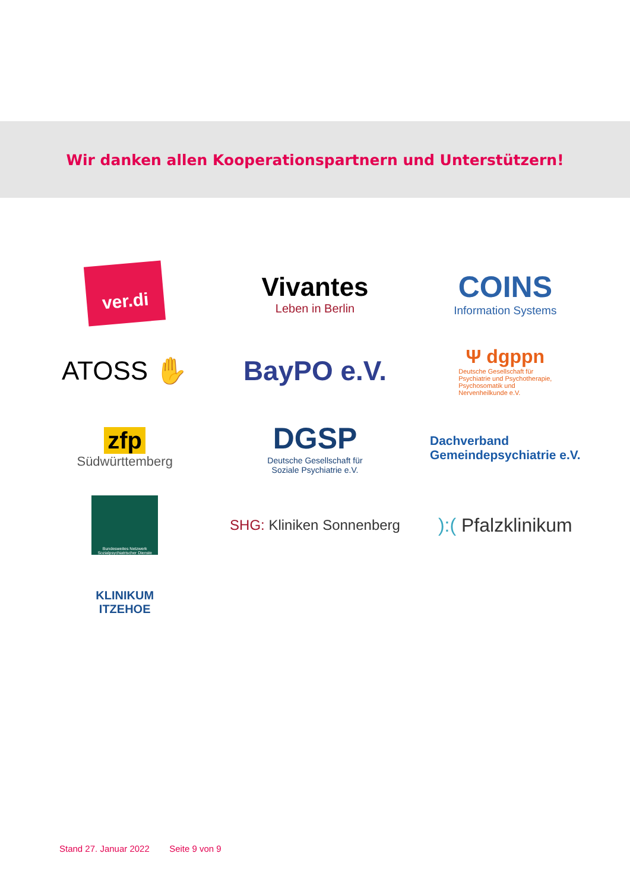Wir danken allen Kooperationspartnern und Unterstützern!
ver.di
Vivantes
Leben in Berlin
COINS
Information Systems
ATOSS ✋
BayPO e.V.
Ψ dgppn
Deutsche Gesellschaft für
Psychiatrie und Psychotherapie,
Psychosomatik und
Nervenheilkunde e.V.
zfp
Südwürttemberg
DGSP
Deutsche Gesellschaft für
Soziale Psychiatrie e.V.
Dachverband
Gemeindepsychiatrie e.V.
Bundesweites Netzwerk Sozialpsychiatrischer Dienste
SHG: Kliniken Sonnenberg
):( Pfalzklinikum
KLINIKUM
ITZEHOE
Stand 27. Januar 2022 Seite 9 von 9